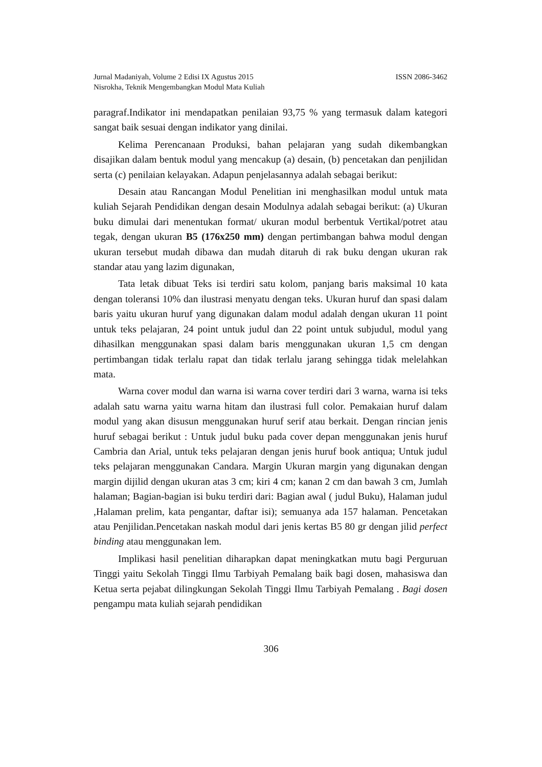ISSN 2086-3462 Jurnal Madaniyah, Volume 2 Edisi IX Agustus 2015
Nisrokha, Teknik Mengembangkan Modul Mata Kuliah
paragraf.Indikator ini mendapatkan penilaian 93,75 % yang termasuk dalam kategori sangat baik sesuai dengan indikator yang dinilai.
Kelima Perencanaan Produksi, bahan pelajaran yang sudah dikembangkan disajikan dalam bentuk modul yang mencakup (a) desain, (b) pencetakan dan penjilidan serta (c) penilaian kelayakan. Adapun penjelasannya adalah sebagai berikut:
Desain atau Rancangan Modul Penelitian ini menghasilkan modul untuk mata kuliah Sejarah Pendidikan dengan desain Modulnya adalah sebagai berikut: (a) Ukuran buku dimulai dari menentukan format/ ukuran modul berbentuk Vertikal/potret atau tegak, dengan ukuran B5 (176x250 mm) dengan pertimbangan bahwa modul dengan ukuran tersebut mudah dibawa dan mudah ditaruh di rak buku dengan ukuran rak standar atau yang lazim digunakan,
Tata letak dibuat Teks isi terdiri satu kolom, panjang baris maksimal 10 kata dengan toleransi 10% dan ilustrasi menyatu dengan teks. Ukuran huruf dan spasi dalam baris yaitu ukuran huruf yang digunakan dalam modul adalah dengan ukuran 11 point untuk teks pelajaran, 24 point untuk judul dan 22 point untuk subjudul, modul yang dihasilkan menggunakan spasi dalam baris menggunakan ukuran 1,5 cm dengan pertimbangan tidak terlalu rapat dan tidak terlalu jarang sehingga tidak melelahkan mata.
Warna cover modul dan warna isi warna cover terdiri dari 3 warna, warna isi teks adalah satu warna yaitu warna hitam dan ilustrasi full color. Pemakaian huruf dalam modul yang akan disusun menggunakan huruf serif atau berkait. Dengan rincian jenis huruf sebagai berikut : Untuk judul buku pada cover depan menggunakan jenis huruf Cambria dan Arial, untuk teks pelajaran dengan jenis huruf book antiqua; Untuk judul teks pelajaran menggunakan Candara. Margin Ukuran margin yang digunakan dengan margin dijilid dengan ukuran atas 3 cm; kiri 4 cm; kanan 2 cm dan bawah 3 cm, Jumlah halaman; Bagian-bagian isi buku terdiri dari: Bagian awal ( judul Buku), Halaman judul ,Halaman prelim, kata pengantar, daftar isi); semuanya ada 157 halaman. Pencetakan atau Penjilidan.Pencetakan naskah modul dari jenis kertas B5 80 gr dengan jilid perfect binding atau menggunakan lem.
Implikasi hasil penelitian diharapkan dapat meningkatkan mutu bagi Perguruan Tinggi yaitu Sekolah Tinggi Ilmu Tarbiyah Pemalang baik bagi dosen, mahasiswa dan Ketua serta pejabat dilingkungan Sekolah Tinggi Ilmu Tarbiyah Pemalang . Bagi dosen pengampu mata kuliah sejarah pendidikan
306